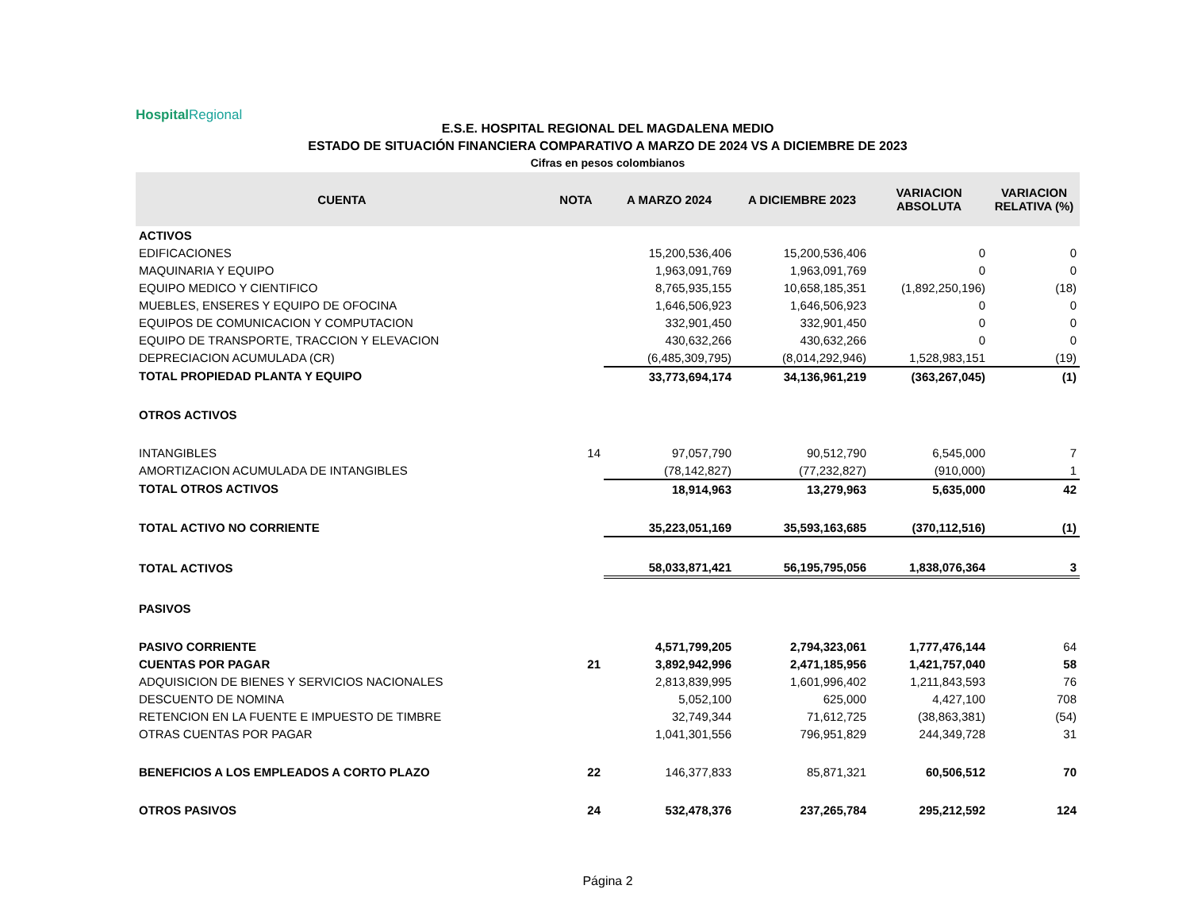Hospital Regional
E.S.E. HOSPITAL REGIONAL DEL MAGDALENA MEDIO
ESTADO DE SITUACIÓN FINANCIERA COMPARATIVO A MARZO DE 2024 VS A DICIEMBRE DE 2023
Cifras en pesos colombianos
| CUENTA | NOTA | A MARZO 2024 | A DICIEMBRE 2023 | VARIACION ABSOLUTA | VARIACION RELATIVA (%) |
| --- | --- | --- | --- | --- | --- |
| ACTIVOS | | | | | |
| EDIFICACIONES | | 15,200,536,406 | 15,200,536,406 | 0 | 0 |
| MAQUINARIA Y EQUIPO | | 1,963,091,769 | 1,963,091,769 | 0 | 0 |
| EQUIPO MEDICO Y CIENTIFICO | | 8,765,935,155 | 10,658,185,351 | (1,892,250,196) | (18) |
| MUEBLES, ENSERES Y EQUIPO DE OFOCINA | | 1,646,506,923 | 1,646,506,923 | 0 | 0 |
| EQUIPOS DE COMUNICACION Y COMPUTACION | | 332,901,450 | 332,901,450 | 0 | 0 |
| EQUIPO DE TRANSPORTE, TRACCION Y ELEVACION | | 430,632,266 | 430,632,266 | 0 | 0 |
| DEPRECIACION ACUMULADA (CR) | | (6,485,309,795) | (8,014,292,946) | 1,528,983,151 | (19) |
| TOTAL PROPIEDAD PLANTA Y EQUIPO | | 33,773,694,174 | 34,136,961,219 | (363,267,045) | (1) |
| OTROS ACTIVOS | | | | | |
| INTANGIBLES | 14 | 97,057,790 | 90,512,790 | 6,545,000 | 7 |
| AMORTIZACION ACUMULADA DE INTANGIBLES | | (78,142,827) | (77,232,827) | (910,000) | 1 |
| TOTAL OTROS ACTIVOS | | 18,914,963 | 13,279,963 | 5,635,000 | 42 |
| TOTAL ACTIVO NO CORRIENTE | | 35,223,051,169 | 35,593,163,685 | (370,112,516) | (1) |
| TOTAL ACTIVOS | | 58,033,871,421 | 56,195,795,056 | 1,838,076,364 | 3 |
| PASIVOS | | | | | |
| PASIVO CORRIENTE | | 4,571,799,205 | 2,794,323,061 | 1,777,476,144 | 64 |
| CUENTAS POR PAGAR | 21 | 3,892,942,996 | 2,471,185,956 | 1,421,757,040 | 58 |
| ADQUISICION DE BIENES Y SERVICIOS NACIONALES | | 2,813,839,995 | 1,601,996,402 | 1,211,843,593 | 76 |
| DESCUENTO DE NOMINA | | 5,052,100 | 625,000 | 4,427,100 | 708 |
| RETENCION EN LA FUENTE E IMPUESTO DE TIMBRE | | 32,749,344 | 71,612,725 | (38,863,381) | (54) |
| OTRAS CUENTAS POR PAGAR | | 1,041,301,556 | 796,951,829 | 244,349,728 | 31 |
| BENEFICIOS A LOS EMPLEADOS A CORTO PLAZO | 22 | 146,377,833 | 85,871,321 | 60,506,512 | 70 |
| OTROS PASIVOS | 24 | 532,478,376 | 237,265,784 | 295,212,592 | 124 |
Página 2